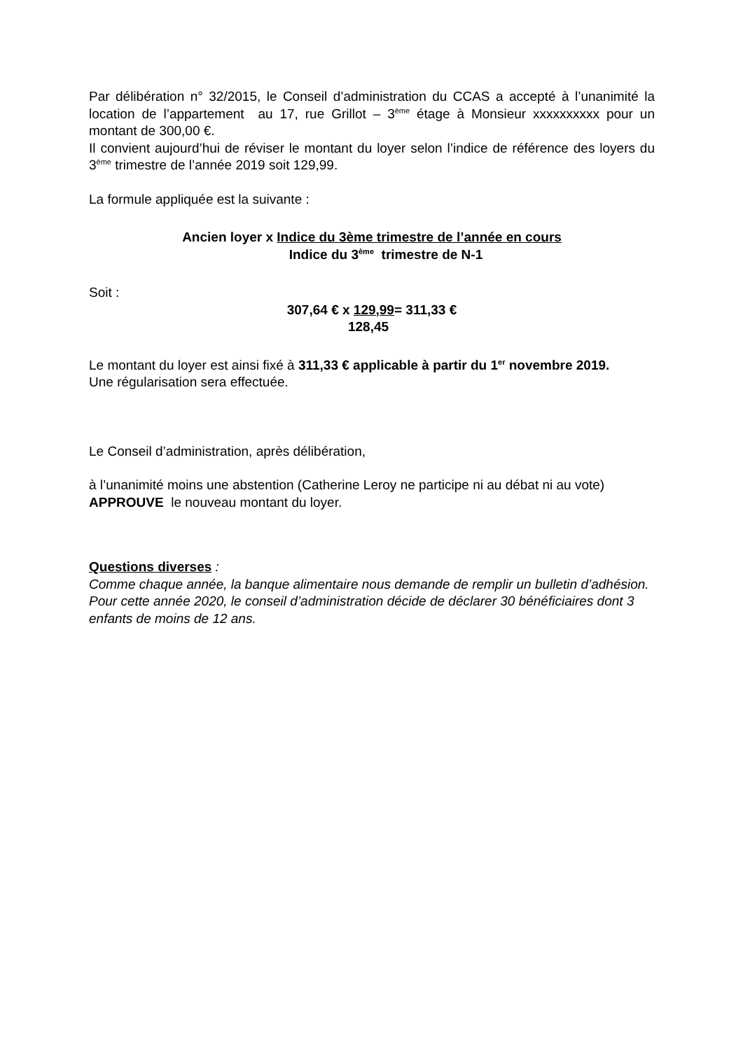Par délibération n° 32/2015, le Conseil d’administration du CCAS a accepté à l’unanimité la location de l’appartement au 17, rue Grillot – 3<sup>ème</sup> étage à Monsieur xxxxxxxxxx pour un montant de 300,00 €.
Il convient aujourd’hui de réviser le montant du loyer selon l’indice de référence des loyers du 3<sup>ème</sup> trimestre de l’année 2019 soit 129,99.
La formule appliquée est la suivante :
Ancien loyer x Indice du 3ème trimestre de l’année en cours
Indice du 3<sup>ème</sup> trimestre de N-1
Soit :
307,64 € x 129,99= 311,33 €
128,45
Le montant du loyer est ainsi fixé à 311,33 € applicable à partir du 1<sup>er</sup> novembre 2019.
Une régularisation sera effectuée.
Le Conseil d’administration, après délibération,
à l’unanimité moins une abstention (Catherine Leroy ne participe ni au débat ni au vote)
APPROUVE le nouveau montant du loyer.
Questions diverses :
Comme chaque année, la banque alimentaire nous demande de remplir un bulletin d’adhésion. Pour cette année 2020, le conseil d’administration décide de déclarer 30 bénéficiaires dont 3 enfants de moins de 12 ans.